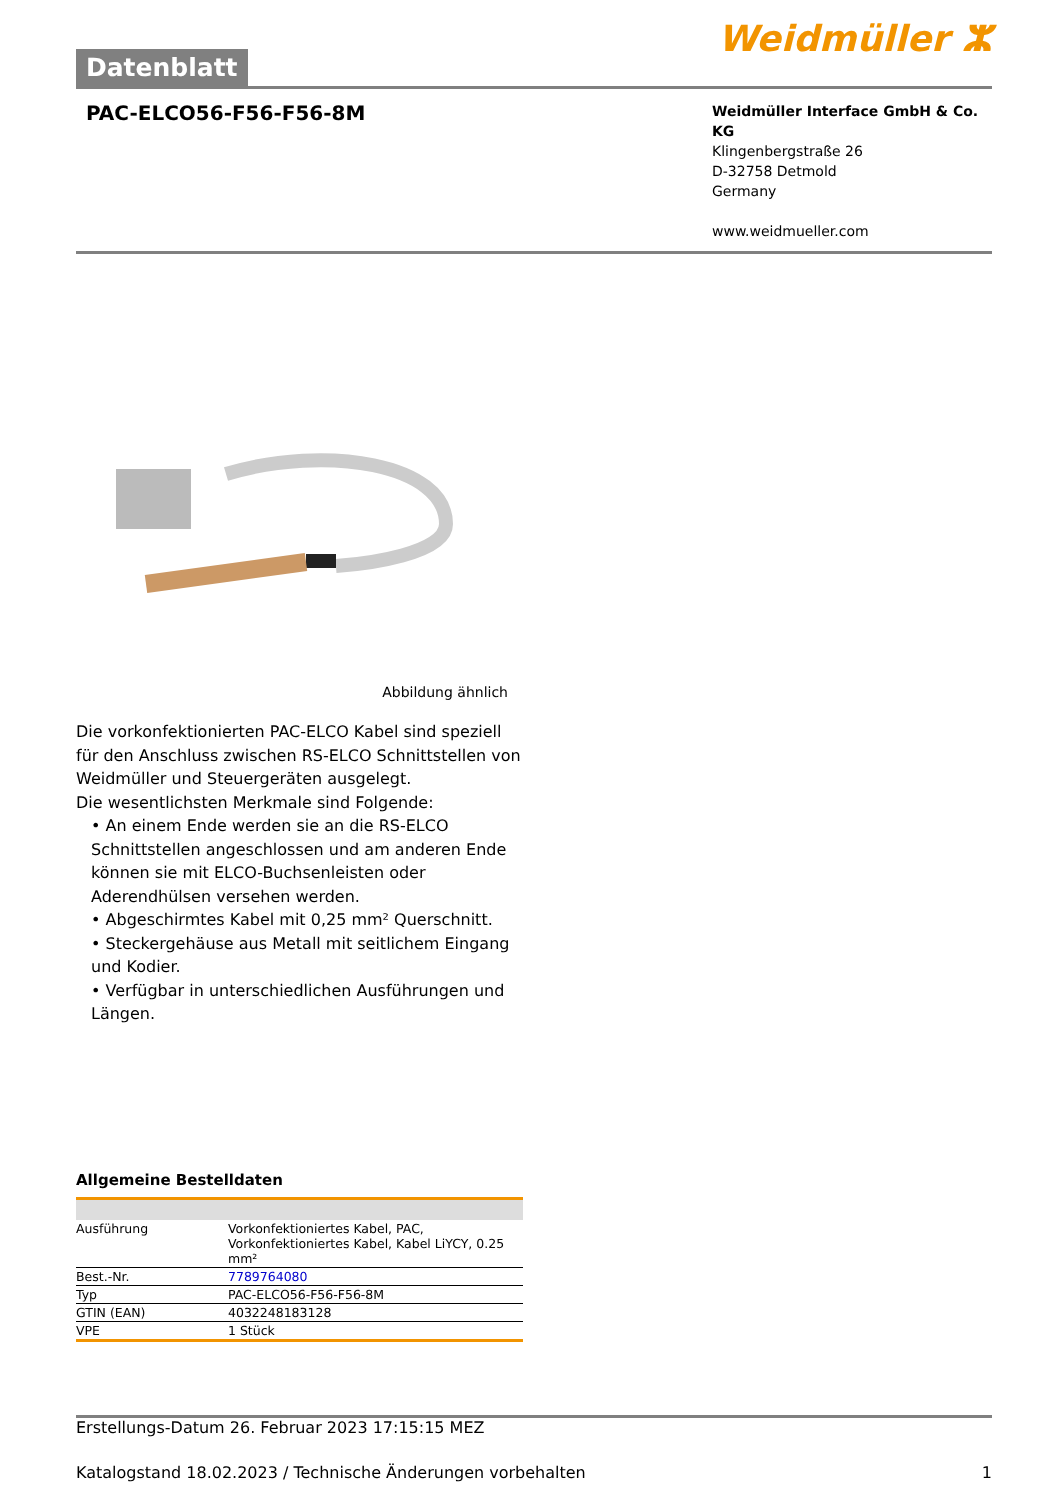Datenblatt
Weidmüller ⵣ
PAC-ELCO56-F56-F56-8M
Weidmüller Interface GmbH & Co. KG
Klingenbergstraße 26
D-32758 Detmold
Germany
www.weidmueller.com
Abbildung ähnlich
Die vorkonfektionierten PAC-ELCO Kabel sind speziell für den Anschluss zwischen RS-ELCO Schnittstellen von Weidmüller und Steuergeräten ausgelegt.
Die wesentlichsten Merkmale sind Folgende:
• An einem Ende werden sie an die RS-ELCO Schnittstellen angeschlossen und am anderen Ende können sie mit ELCO-Buchsenleisten oder Aderendhülsen versehen werden.
• Abgeschirmtes Kabel mit 0,25 mm² Querschnitt.
• Steckergehäuse aus Metall mit seitlichem Eingang und Kodier.
• Verfügbar in unterschiedlichen Ausführungen und Längen.
Allgemeine Bestelldaten
| Ausführung | Vorkonfektioniertes Kabel, PAC, Vorkonfektioniertes Kabel, Kabel LiYCY, 0.25 mm² |
| Best.-Nr. | 7789764080 |
| Typ | PAC-ELCO56-F56-F56-8M |
| GTIN (EAN) | 4032248183128 |
| VPE | 1 Stück |
Erstellungs-Datum 26. Februar 2023 17:15:15 MEZ
Katalogstand 18.02.2023 / Technische Änderungen vorbehalten 1